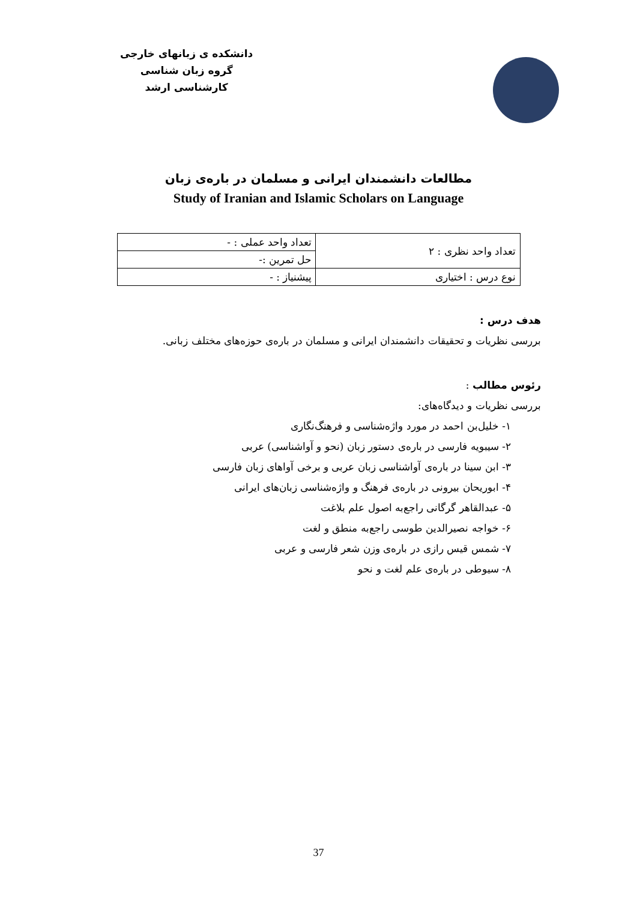دانشکده ی زبانهای خارجی
گروه زبان شناسی
کارشناسی ارشد
مطالعات دانشمندان ایرانی و مسلمان در باره‌ی زبان
Study of Iranian and Islamic Scholars on Language
| تعداد واحد نظری : ۲ | تعداد واحد عملی : - |
| | حل تمرین :- |
| نوع درس : اختیاری | پیشنیاز : - |
هدف درس :
بررسی نظریات و تحقیقات دانشمندان ایرانی و مسلمان در باره‌ی حوزه‌های مختلف زبانی.
رئوس مطالب :
بررسی نظریات و دیدگاه‌های:
۱- خلیل‌بن احمد در مورد واژه‌شناسی و فرهنگ‌نگاری
۲- سیبویه فارسی در باره‌ی دستور زبان (نحو و آواشناسی) عربی
۳- ابن سینا در باره‌ی آواشناسی زبان عربی و برخی آواهای زبان فارسی
۴- ابوریحان بیرونی در باره‌ی فرهنگ و واژه‌شناسی زبان‌های ایرانی
۵- عبدالقاهر گرگانی راجع‌به اصول علم بلاغت
۶- خواجه نصیرالدین طوسی راجع‌به منطق و لغت
۷- شمس قیس رازی در باره‌ی وزن شعر فارسی و عربی
۸- سیوطی در باره‌ی علم لغت و نحو
37